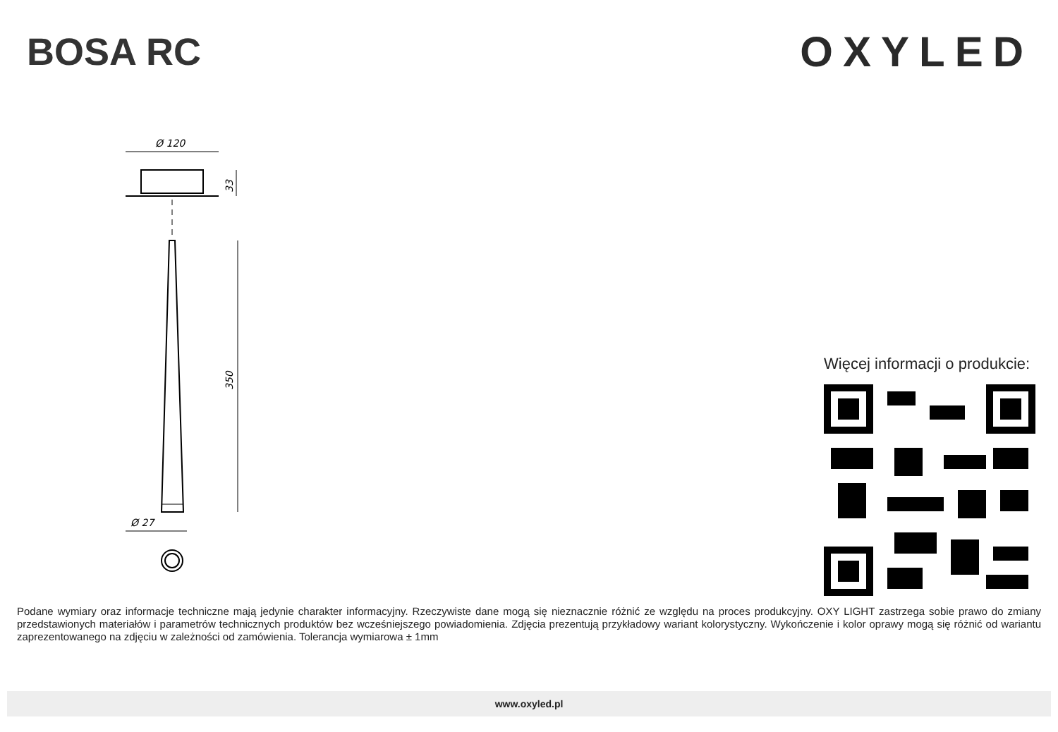BOSA RC OXYLED
Ø 120
33
350
Ø 27
Więcej informacji o produkcie:
Podane wymiary oraz informacje techniczne mają jedynie charakter informacyjny. Rzeczywiste dane mogą się nieznacznie różnić ze względu na proces produkcyjny. OXY LIGHT zastrzega sobie prawo do zmiany przedstawionych materiałów i parametrów technicznych produktów bez wcześniejszego powiadomienia. Zdjęcia prezentują przykładowy wariant kolorystyczny. Wykończenie i kolor oprawy mogą się różnić od wariantu zaprezentowanego na zdjęciu w zależności od zamówienia. Tolerancja wymiarowa ± 1mm
www.oxyled.pl